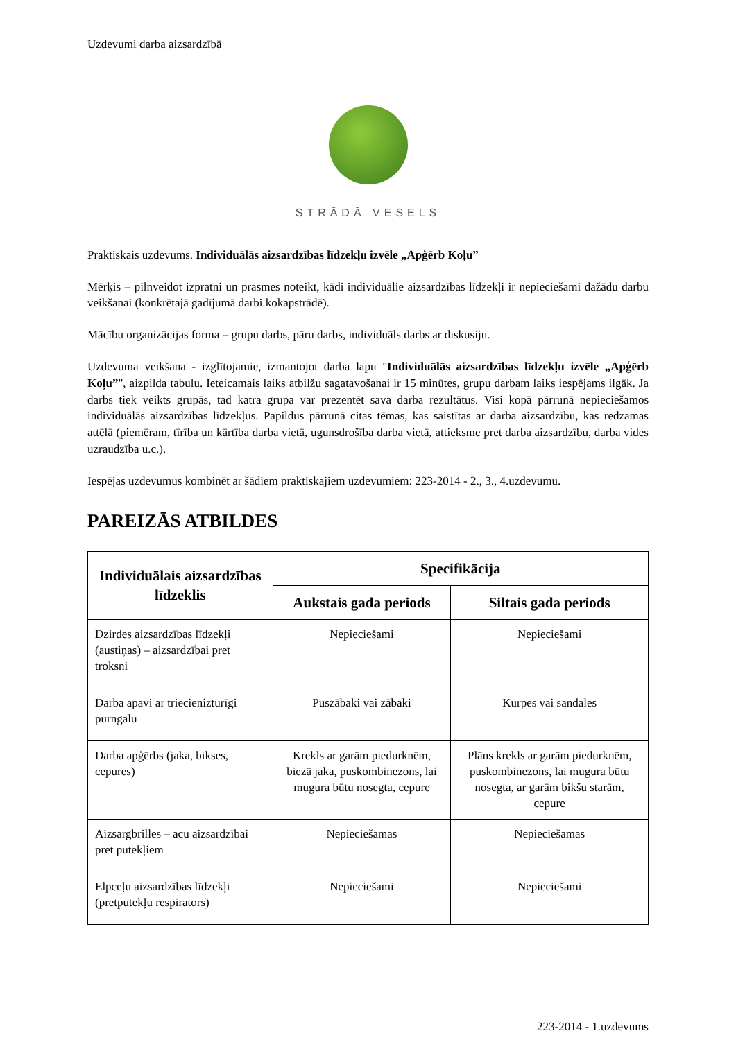Uzdevumi darba aizsardzībā
STRĀDĀ VESELS
Praktiskais uzdevums. Individuālās aizsardzības līdzekļu izvēle „Apģērb Koļu”
Mērķis – pilnveidot izpratni un prasmes noteikt, kādi individuālie aizsardzības līdzekļi ir nepieciešami dažādu darbu veikšanai (konkrētajā gadījumā darbi kokapstrādē).
Mācību organizācijas forma – grupu darbs, pāru darbs, individuāls darbs ar diskusiju.
Uzdevuma veikšana - izglītojamie, izmantojot darba lapu "Individuālās aizsardzības līdzekļu izvēle „Apģērb Koļu”", aizpilda tabulu. Ieteicamais laiks atbilžu sagatavošanai ir 15 minūtes, grupu darbam laiks iespējams ilgāk. Ja darbs tiek veikts grupās, tad katra grupa var prezentēt sava darba rezultātus. Visi kopā pārrunā nepieciešamos individuālās aizsardzības līdzekļus. Papildus pārrunā citas tēmas, kas saistītas ar darba aizsardzību, kas redzamas attēlā (piemēram, tīrība un kārtība darba vietā, ugunsdrošība darba vietā, attieksme pret darba aizsardzību, darba vides uzraudzība u.c.).
Iespējas uzdevumus kombinēt ar šādiem praktiskajiem uzdevumiem: 223-2014 - 2., 3., 4.uzdevumu.
PAREIZĀS ATBILDES
| Individuālais aizsardzības līdzeklis | Specifikācija | |
| --- | --- | --- |
| | Aukstais gada periods | Siltais gada periods |
| Dzirdes aizsardzības līdzekļi (austiņas) – aizsardzībai pret troksni | Nepieciešami | Nepieciešami |
| Darba apavi ar triecienizturīgi purngalu | Puszābaki vai zābaki | Kurpes vai sandales |
| Darba apģērbs (jaka, bikses, cepures) | Krekls ar garām piedurknēm, biezā jaka, puskombinezons, lai mugura būtu nosegta, cepure | Plāns krekls ar garām piedurknēm, puskombinezons, lai mugura būtu nosegta, ar garām bikšu starām, cepure |
| Aizsargbrilles – acu aizsardzībai pret putekļiem | Nepieciešamas | Nepieciešamas |
| Elpceļu aizsardzības līdzekļi (pretputekļu respirators) | Nepieciešami | Nepieciešami |
223-2014 - 1.uzdevums